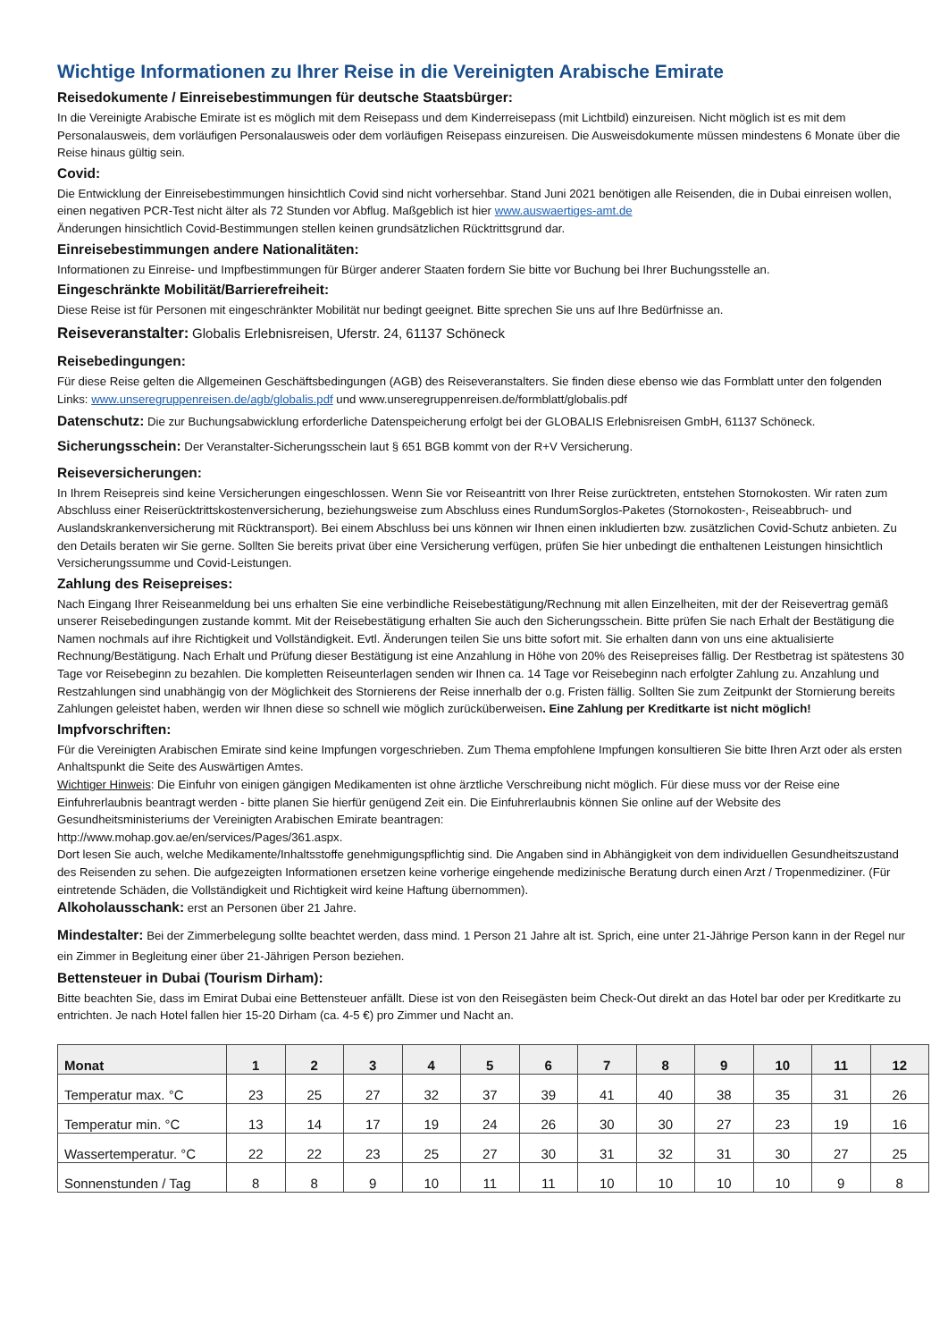Wichtige Informationen zu Ihrer Reise in die Vereinigten Arabische Emirate
Reisedokumente / Einreisebestimmungen für deutsche Staatsbürger:
In die Vereinigte Arabische Emirate ist es möglich mit dem Reisepass und dem Kinderreisepass (mit Lichtbild) einzureisen. Nicht möglich ist es mit dem Personalausweis, dem vorläufigen Personalausweis oder dem vorläufigen Reisepass einzureisen. Die Ausweisdokumente müssen mindestens 6 Monate über die Reise hinaus gültig sein.
Covid:
Die Entwicklung der Einreisebestimmungen hinsichtlich Covid sind nicht vorhersehbar. Stand Juni 2021 benötigen alle Reisenden, die in Dubai einreisen wollen, einen negativen PCR-Test nicht älter als 72 Stunden vor Abflug. Maßgeblich ist hier www.auswaertiges-amt.de
Änderungen hinsichtlich Covid-Bestimmungen stellen keinen grundsätzlichen Rücktrittsgrund dar.
Einreisebestimmungen andere Nationalitäten:
Informationen zu Einreise- und Impfbestimmungen für Bürger anderer Staaten fordern Sie bitte vor Buchung bei Ihrer Buchungsstelle an.
Eingeschränkte Mobilität/Barrierefreiheit:
Diese Reise ist für Personen mit eingeschränkter Mobilität nur bedingt geeignet. Bitte sprechen Sie uns auf Ihre Bedürfnisse an.
Reiseveranstalter: Globalis Erlebnisreisen, Uferstr. 24, 61137 Schöneck
Reisebedingungen:
Für diese Reise gelten die Allgemeinen Geschäftsbedingungen (AGB) des Reiseveranstalters. Sie finden diese ebenso wie das Formblatt unter den folgenden Links: www.unseregruppenreisen.de/agb/globalis.pdf und www.unseregruppenreisen.de/formblatt/globalis.pdf
Datenschutz: Die zur Buchungsabwicklung erforderliche Datenspeicherung erfolgt bei der GLOBALIS Erlebnisreisen GmbH, 61137 Schöneck.
Sicherungsschein: Der Veranstalter-Sicherungsschein laut § 651 BGB kommt von der R+V Versicherung.
Reiseversicherungen:
In Ihrem Reisepreis sind keine Versicherungen eingeschlossen. Wenn Sie vor Reiseantritt von Ihrer Reise zurücktreten, entstehen Stornokosten. Wir raten zum Abschluss einer Reiserücktrittskostenversicherung, beziehungsweise zum Abschluss eines RundumSorglos-Paketes (Stornokosten-, Reiseabbruch- und Auslandskrankenversicherung mit Rücktransport). Bei einem Abschluss bei uns können wir Ihnen einen inkludierten bzw. zusätzlichen Covid-Schutz anbieten. Zu den Details beraten wir Sie gerne. Sollten Sie bereits privat über eine Versicherung verfügen, prüfen Sie hier unbedingt die enthaltenen Leistungen hinsichtlich Versicherungssumme und Covid-Leistungen.
Zahlung des Reisepreises:
Nach Eingang Ihrer Reiseanmeldung bei uns erhalten Sie eine verbindliche Reisebestätigung/Rechnung mit allen Einzelheiten, mit der der Reisevertrag gemäß unserer Reisebedingungen zustande kommt. Mit der Reisebestätigung erhalten Sie auch den Sicherungsschein. Bitte prüfen Sie nach Erhalt der Bestätigung die Namen nochmals auf ihre Richtigkeit und Vollständigkeit. Evtl. Änderungen teilen Sie uns bitte sofort mit. Sie erhalten dann von uns eine aktualisierte Rechnung/Bestätigung. Nach Erhalt und Prüfung dieser Bestätigung ist eine Anzahlung in Höhe von 20% des Reisepreises fällig. Der Restbetrag ist spätestens 30 Tage vor Reisebeginn zu bezahlen. Die kompletten Reiseunterlagen senden wir Ihnen ca. 14 Tage vor Reisebeginn nach erfolgter Zahlung zu. Anzahlung und Restzahlungen sind unabhängig von der Möglichkeit des Stornierens der Reise innerhalb der o.g. Fristen fällig. Sollten Sie zum Zeitpunkt der Stornierung bereits Zahlungen geleistet haben, werden wir Ihnen diese so schnell wie möglich zurücküberweisen. Eine Zahlung per Kreditkarte ist nicht möglich!
Impfvorschriften:
Für die Vereinigten Arabischen Emirate sind keine Impfungen vorgeschrieben. Zum Thema empfohlene Impfungen konsultieren Sie bitte Ihren Arzt oder als ersten Anhaltspunkt die Seite des Auswärtigen Amtes.
Wichtiger Hinweis: Die Einfuhr von einigen gängigen Medikamenten ist ohne ärztliche Verschreibung nicht möglich. Für diese muss vor der Reise eine Einfuhrerlaubnis beantragt werden - bitte planen Sie hierfür genügend Zeit ein. Die Einfuhrerlaubnis können Sie online auf der Website des Gesundheitsministeriums der Vereinigten Arabischen Emirate beantragen:
http://www.mohap.gov.ae/en/services/Pages/361.aspx.
Dort lesen Sie auch, welche Medikamente/Inhaltsstoffe genehmigungspflichtig sind. Die Angaben sind in Abhängigkeit von dem individuellen Gesundheitszustand des Reisenden zu sehen. Die aufgezeigten Informationen ersetzen keine vorherige eingehende medizinische Beratung durch einen Arzt / Tropenmediziner. (Für eintretende Schäden, die Vollständigkeit und Richtigkeit wird keine Haftung übernommen).
Alkoholausschank: erst an Personen über 21 Jahre.
Mindestalter: Bei der Zimmerbelegung sollte beachtet werden, dass mind. 1 Person 21 Jahre alt ist. Sprich, eine unter 21-Jährige Person kann in der Regel nur ein Zimmer in Begleitung einer über 21-Jährigen Person beziehen.
Bettensteuer in Dubai (Tourism Dirham):
Bitte beachten Sie, dass im Emirat Dubai eine Bettensteuer anfällt. Diese ist von den Reisegästen beim Check-Out direkt an das Hotel bar oder per Kreditkarte zu entrichten. Je nach Hotel fallen hier 15-20 Dirham (ca. 4-5 €) pro Zimmer und Nacht an.
| Monat | 1 | 2 | 3 | 4 | 5 | 6 | 7 | 8 | 9 | 10 | 11 | 12 |
| --- | --- | --- | --- | --- | --- | --- | --- | --- | --- | --- | --- | --- |
| Temperatur max. °C | 23 | 25 | 27 | 32 | 37 | 39 | 41 | 40 | 38 | 35 | 31 | 26 |
| Temperatur min. °C | 13 | 14 | 17 | 19 | 24 | 26 | 30 | 30 | 27 | 23 | 19 | 16 |
| Wassertemperatur. °C | 22 | 22 | 23 | 25 | 27 | 30 | 31 | 32 | 31 | 30 | 27 | 25 |
| Sonnenstunden / Tag | 8 | 8 | 9 | 10 | 11 | 11 | 10 | 10 | 10 | 10 | 9 | 8 |